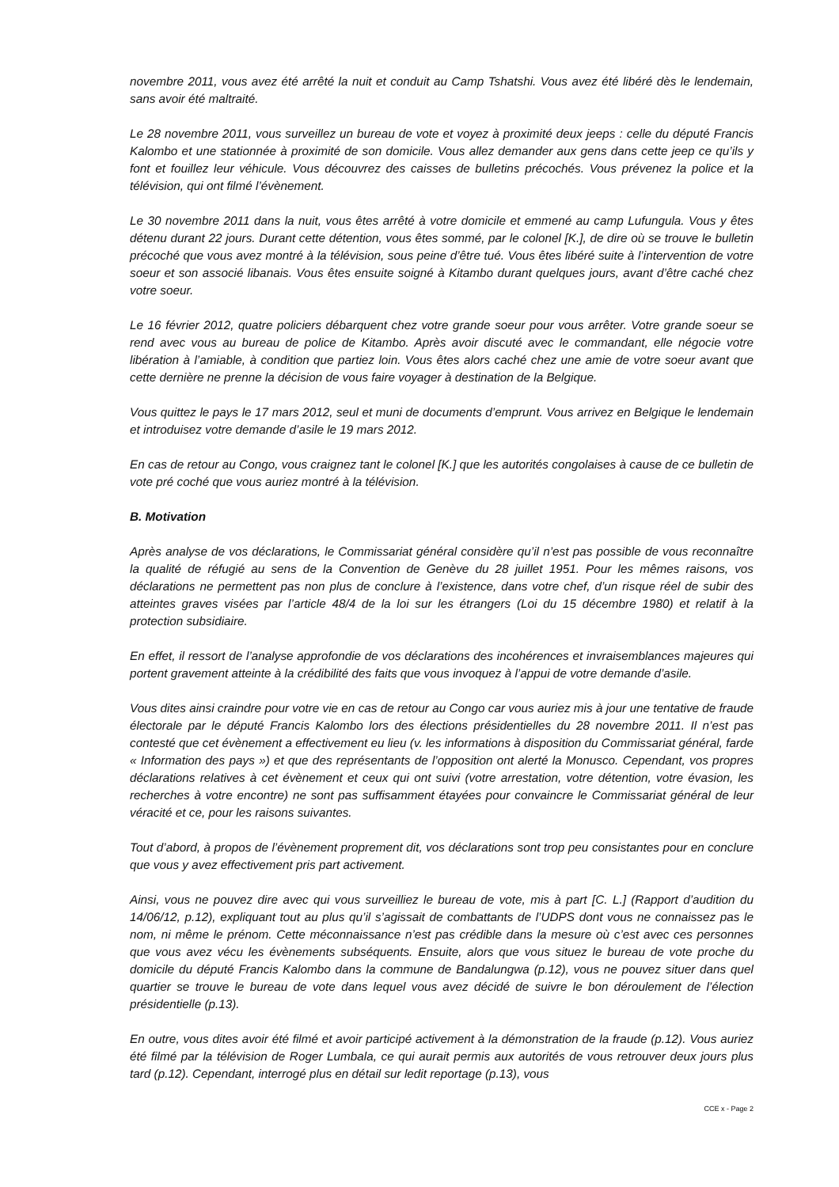novembre 2011, vous avez été arrêté la nuit et conduit au Camp Tshatshi. Vous avez été libéré dès le lendemain, sans avoir été maltraité.
Le 28 novembre 2011, vous surveillez un bureau de vote et voyez à proximité deux jeeps : celle du député Francis Kalombo et une stationnée à proximité de son domicile. Vous allez demander aux gens dans cette jeep ce qu’ils y font et fouillez leur véhicule. Vous découvrez des caisses de bulletins précochés. Vous prévenez la police et la télévision, qui ont filmé l’évènement.
Le 30 novembre 2011 dans la nuit, vous êtes arrêté à votre domicile et emmené au camp Lufungula. Vous y êtes détenu durant 22 jours. Durant cette détention, vous êtes sommé, par le colonel [K.], de dire où se trouve le bulletin précoché que vous avez montré à la télévision, sous peine d’être tué. Vous êtes libéré suite à l’intervention de votre soeur et son associé libanais. Vous êtes ensuite soigné à Kitambo durant quelques jours, avant d’être caché chez votre soeur.
Le 16 février 2012, quatre policiers débarquent chez votre grande soeur pour vous arrêter. Votre grande soeur se rend avec vous au bureau de police de Kitambo. Après avoir discuté avec le commandant, elle négocie votre libération à l’amiable, à condition que partiez loin. Vous êtes alors caché chez une amie de votre soeur avant que cette dernière ne prenne la décision de vous faire voyager à destination de la Belgique.
Vous quittez le pays le 17 mars 2012, seul et muni de documents d’emprunt. Vous arrivez en Belgique le lendemain et introduisez votre demande d’asile le 19 mars 2012.
En cas de retour au Congo, vous craignez tant le colonel [K.] que les autorités congolaises à cause de ce bulletin de vote pré coché que vous auriez montré à la télévision.
B. Motivation
Après analyse de vos déclarations, le Commissariat général considère qu’il n’est pas possible de vous reconnaître la qualité de réfugié au sens de la Convention de Genève du 28 juillet 1951. Pour les mêmes raisons, vos déclarations ne permettent pas non plus de conclure à l’existence, dans votre chef, d’un risque réel de subir des atteintes graves visées par l’article 48/4 de la loi sur les étrangers (Loi du 15 décembre 1980) et relatif à la protection subsidiaire.
En effet, il ressort de l’analyse approfondie de vos déclarations des incohérences et invraisemblances majeures qui portent gravement atteinte à la crédibilité des faits que vous invoquez à l’appui de votre demande d’asile.
Vous dites ainsi craindre pour votre vie en cas de retour au Congo car vous auriez mis à jour une tentative de fraude électorale par le député Francis Kalombo lors des élections présidentielles du 28 novembre 2011. Il n’est pas contesté que cet évènement a effectivement eu lieu (v. les informations à disposition du Commissariat général, farde « Information des pays ») et que des représentants de l’opposition ont alerté la Monusco. Cependant, vos propres déclarations relatives à cet évènement et ceux qui ont suivi (votre arrestation, votre détention, votre évasion, les recherches à votre encontre) ne sont pas suffisamment étayées pour convaincre le Commissariat général de leur véracité et ce, pour les raisons suivantes.
Tout d’abord, à propos de l’évènement proprement dit, vos déclarations sont trop peu consistantes pour en conclure que vous y avez effectivement pris part activement.
Ainsi, vous ne pouvez dire avec qui vous surveilliez le bureau de vote, mis à part [C. L.] (Rapport d’audition du 14/06/12, p.12), expliquant tout au plus qu’il s’agissait de combattants de l’UDPS dont vous ne connaissez pas le nom, ni même le prénom. Cette méconnaissance n’est pas crédible dans la mesure où c’est avec ces personnes que vous avez vécu les évènements subséquents. Ensuite, alors que vous situez le bureau de vote proche du domicile du député Francis Kalombo dans la commune de Bandalungwa (p.12), vous ne pouvez situer dans quel quartier se trouve le bureau de vote dans lequel vous avez décidé de suivre le bon déroulement de l’élection présidentielle (p.13).
En outre, vous dites avoir été filmé et avoir participé activement à la démonstration de la fraude (p.12). Vous auriez été filmé par la télévision de Roger Lumbala, ce qui aurait permis aux autorités de vous retrouver deux jours plus tard (p.12). Cependant, interrogé plus en détail sur ledit reportage (p.13), vous
CCE x - Page 2